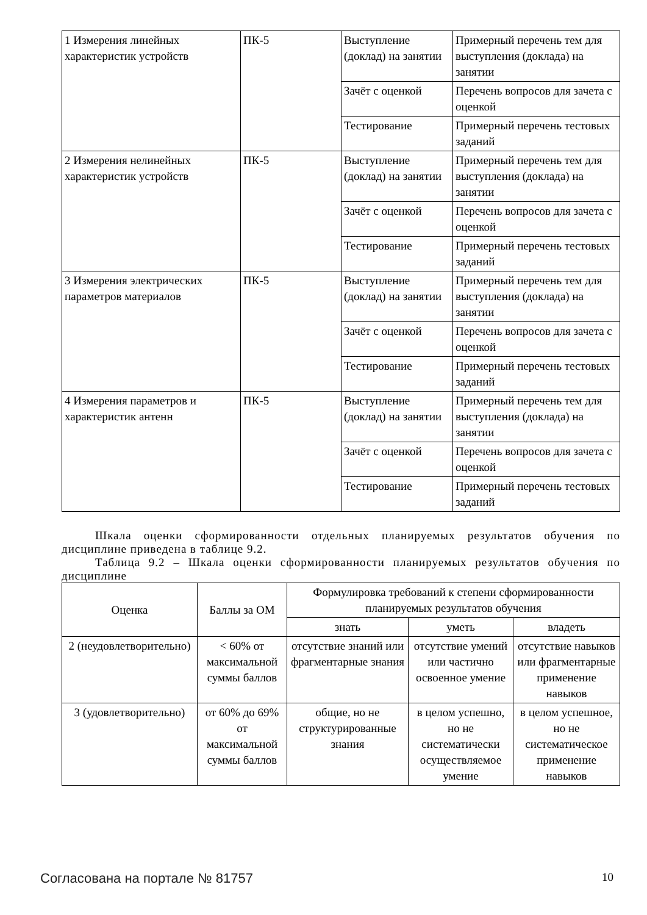| 1 Измерения линейных характеристик устройств | ПК-5 | Выступление (доклад) на занятии | Примерный перечень тем для выступления (доклада) на занятии |
| | | Зачёт с оценкой | Перечень вопросов для зачета с оценкой |
| | | Тестирование | Примерный перечень тестовых заданий |
| 2 Измерения нелинейных характеристик устройств | ПК-5 | Выступление (доклад) на занятии | Примерный перечень тем для выступления (доклада) на занятии |
| | | Зачёт с оценкой | Перечень вопросов для зачета с оценкой |
| | | Тестирование | Примерный перечень тестовых заданий |
| 3 Измерения электрических параметров материалов | ПК-5 | Выступление (доклад) на занятии | Примерный перечень тем для выступления (доклада) на занятии |
| | | Зачёт с оценкой | Перечень вопросов для зачета с оценкой |
| | | Тестирование | Примерный перечень тестовых заданий |
| 4 Измерения параметров и характеристик антенн | ПК-5 | Выступление (доклад) на занятии | Примерный перечень тем для выступления (доклада) на занятии |
| | | Зачёт с оценкой | Перечень вопросов для зачета с оценкой |
| | | Тестирование | Примерный перечень тестовых заданий |
Шкала оценки сформированности отдельных планируемых результатов обучения по дисциплине приведена в таблице 9.2.
Таблица 9.2 – Шкала оценки сформированности планируемых результатов обучения по дисциплине
| Оценка | Баллы за ОМ | Формулировка требований к степени сформированности планируемых результатов обучения | | |
| --- | --- | --- | --- | --- |
| | | знать | уметь | владеть |
| 2 (неудовлетворительно) | < 60% от максимальной суммы баллов | отсутствие знаний или фрагментарные знания | отсутствие умений или частично освоенное умение | отсутствие навыков или фрагментарные применение навыков |
| 3 (удовлетворительно) | от 60% до 69% от максимальной суммы баллов | общие, но не структурированные знания | в целом успешно, но не систематически осуществляемое умение | в целом успешное, но не систематическое применение навыков |
Согласована на портале № 81757 10